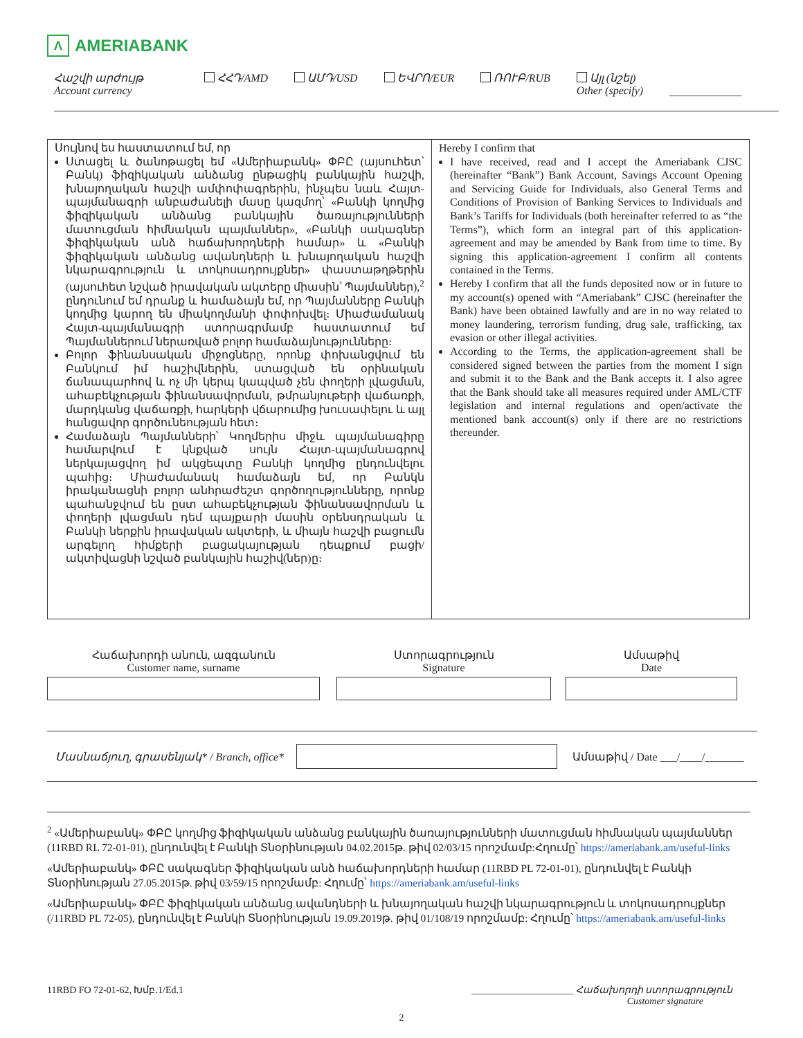Λ AMERIABANK
Հաշվի արժույթ
Account currency
ՀՀԴ/AMD ԱՄԴ/USD ԵՎՐՈ/EUR ՌՈՒԲ/RUB Այլ (նշել)
Other (specify)
_____________
| Սույնով ես հաստատում եմ, որ Ստացել և ծանոթացել եմ «Ամերիաբանկ» ՓԲԸ (այսուհետ՝ Բանկ) ֆիզիկական անձանց ընթացիկ բանկային հաշվի, խնայողական հաշվի ամփոփագրերին, ինչպես նաև Հայտ-պայմանագրի անբաժանելի մասը կազմող՝ «Բանկի կողմից ֆիզիկական անձանց բանկային ծառայությունների մատուցման հիմնական պայմաններ», «Բանկի սակագներ ֆիզիկական անձ հաճախորդների համար» և «Բանկի ֆիզիկական անձանց ավանդների և խնայողական հաշվի նկարագրություն և տոկոսադրույքներ» փաստաթղթերին (այսուհետ նշված իրավական ակտերը միասին՝ Պայմաններ),<sup>2</sup> ընդունում եմ դրանք և համաձայն եմ, որ Պայմանները Բանկի կողմից կարող են միակողմանի փոփոխվել։ Միաժամանակ Հայտ-պայմանագրի ստորագրմամբ հաստատում եմ Պայմաններում ներառված բոլոր համաձայնությունները։ Բոլոր ֆինանսական միջոցները, որոնք փոխանցվում են Բանկում իմ հաշիվներին, ստացված են օրինական ճանապարհով և ոչ մի կերպ կապված չեն փողերի լվացման, ահաբեկչության ֆինանսավորման, թմրանյութերի վաճառքի, մարդկանց վաճառքի, հարկերի վճարումից խուսափելու և այլ հանցավոր գործունեության հետ։ Համաձայն Պայմանների՝ Կողմերիս միջև պայմանագիրը համարվում է կնքված սույն Հայտ-պայմանագրով ներկայացվող իմ ակցեպտը Բանկի կողմից ընդունվելու պահից։ Միաժամանակ համաձայն եմ, որ Բանկն իրականացնի բոլոր անհրաժեշտ գործողությունները, որոնք պահանջվում են ըստ ահաբեկչության ֆինանսավորման և փողերի լվացման դեմ պայքարի մասին օրենսդրական և Բանկի ներքին իրավական ակտերի, և միայն հաշվի բացումն արգելող հիմքերի բացակայության դեպքում բացի/ակտիվացնի նշված բանկային հաշիվ(ներ)ը։ | Hereby I confirm that I have received, read and I accept the Ameriabank CJSC (hereinafter “Bank”) Bank Account, Savings Account Opening and Servicing Guide for Individuals, also General Terms and Conditions of Provision of Banking Services to Individuals and Bank’s Tariffs for Individuals (both hereinafter referred to as “the Terms”), which form an integral part of this application-agreement and may be amended by Bank from time to time. By signing this application-agreement I confirm all contents contained in the Terms. Hereby I confirm that all the funds deposited now or in future to my account(s) opened with “Ameriabank” CJSC (hereinafter the Bank) have been obtained lawfully and are in no way related to money laundering, terrorism funding, drug sale, trafficking, tax evasion or other illegal activities. According to the Terms, the application-agreement shall be considered signed between the parties from the moment I sign and submit it to the Bank and the Bank accepts it. I also agree that the Bank should take all measures required under AML/CTF legislation and internal regulations and open/activate the mentioned bank account(s) only if there are no restrictions thereunder. |
Հաճախորդի անուն, ազգանուն
Customer name, surname
Ստորագրություն
Signature
Ամսաթիվ
Date
Մասնաճյուղ, գրասենյակ* / Branch, office* Ամսաթիվ / Date ___/____/_______
<sup>2</sup> «Ամերիաբանկ» ՓԲԸ կողմից ֆիզիկական անձանց բանկային ծառայությունների մատուցման հիմնական պայմաններ (11RBD RL 72-01-01), ընդունվել է Բանկի Տնօրինության 04.02.2015թ. թիվ 02/03/15 որոշմամբ:Հղումը՝ https://ameriabank.am/useful-links
«Ամերիաբանկ» ՓԲԸ սակագներ ֆիզիկական անձ հաճախորդների համար (11RBD PL 72-01-01), ընդունվել է Բանկի Տնօրինության 27.05.2015թ. թիվ 03/59/15 որոշմամբ: Հղումը՝ https://ameriabank.am/useful-links
«Ամերիաբանկ» ՓԲԸ ֆիզիկական անձանց ավանդների և խնայողական հաշվի նկարագրություն և տոկոսադրույքներ (/11RBD PL 72-05), ընդունվել է Բանկի Տնօրինության 19.09.2019թ. թիվ 01/108/19 որոշմամբ: Հղումը՝ https://ameriabank.am/useful-links
11RBD FO 72-01-62, Խմբ.1/Ed.1 _____________________ Հաճախորդի ստորագրություն
Customer signature
2